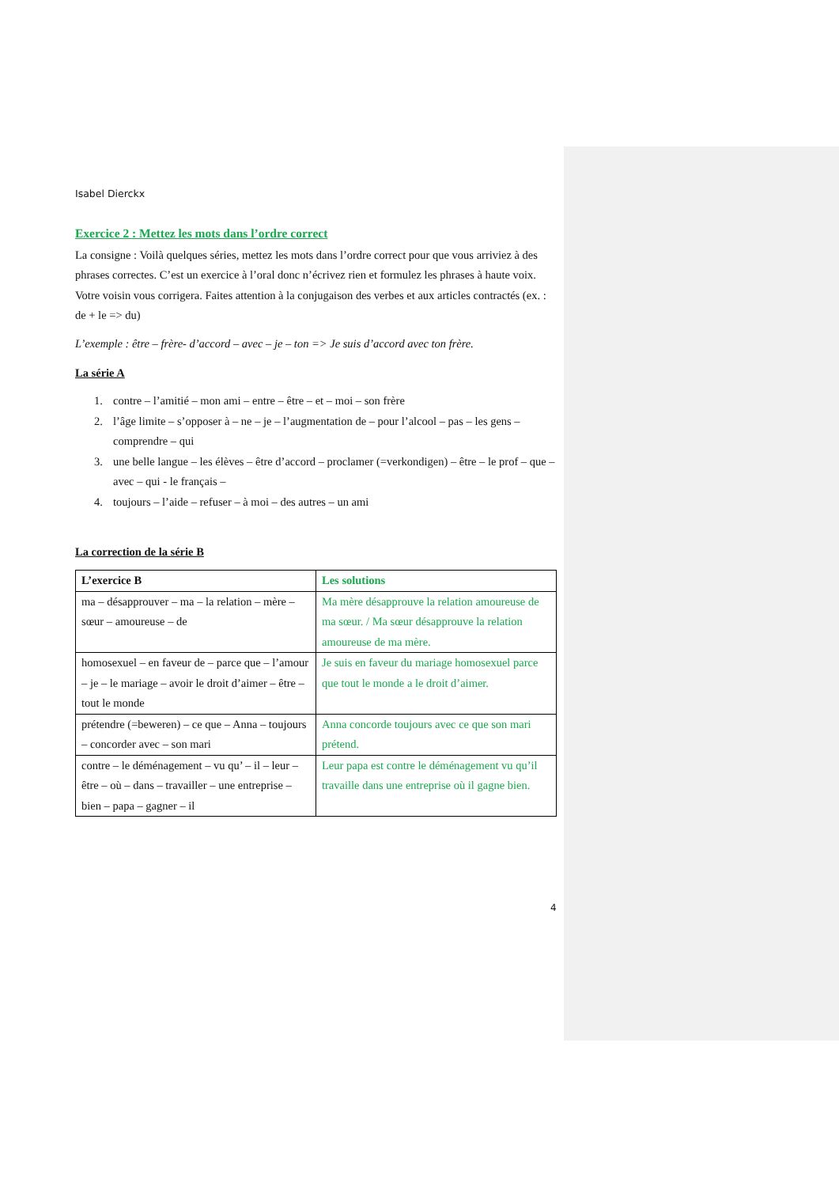Isabel Dierckx
Exercice 2 : Mettez les mots dans l’ordre correct
La consigne : Voilà quelques séries, mettez les mots dans l’ordre correct pour que vous arriviez à des phrases correctes. C’est un exercice à l’oral donc n’écrivez rien et formulez les phrases à haute voix. Votre voisin vous corrigera. Faites attention à la conjugaison des verbes et aux articles contractés (ex. : de + le => du)
L’exemple : être – frère- d’accord – avec – je – ton => Je suis d’accord avec ton frère.
La série A
1. contre – l’amitié – mon ami – entre – être – et – moi – son frère
2. l’âge limite – s’opposer à – ne – je – l’augmentation de – pour l’alcool – pas – les gens – comprendre – qui
3. une belle langue – les élèves – être d’accord – proclamer (=verkondigen) – être – le prof – que – avec – qui - le français –
4. toujours – l’aide – refuser – à moi – des autres – un ami
La correction de la série B
| L’exercice B | Les solutions |
| --- | --- |
| ma – désapprouver – ma – la relation – mère – sœur – amoureuse – de | Ma mère désapprouve la relation amoureuse de ma sœur. / Ma sœur désapprouve la relation amoureuse de ma mère. |
| homosexuel – en faveur de – parce que – l’amour – je – le mariage – avoir le droit d’aimer – être – tout le monde | Je suis en faveur du mariage homosexuel parce que tout le monde a le droit d’aimer. |
| prétendre (=beweren) – ce que – Anna – toujours – concorder avec – son mari | Anna concorde toujours avec ce que son mari prétend. |
| contre – le déménagement – vu qu’ – il – leur – être – où – dans – travailler – une entreprise – bien – papa – gagner – il | Leur papa est contre le déménagement vu qu’il travaille dans une entreprise où il gagne bien. |
4